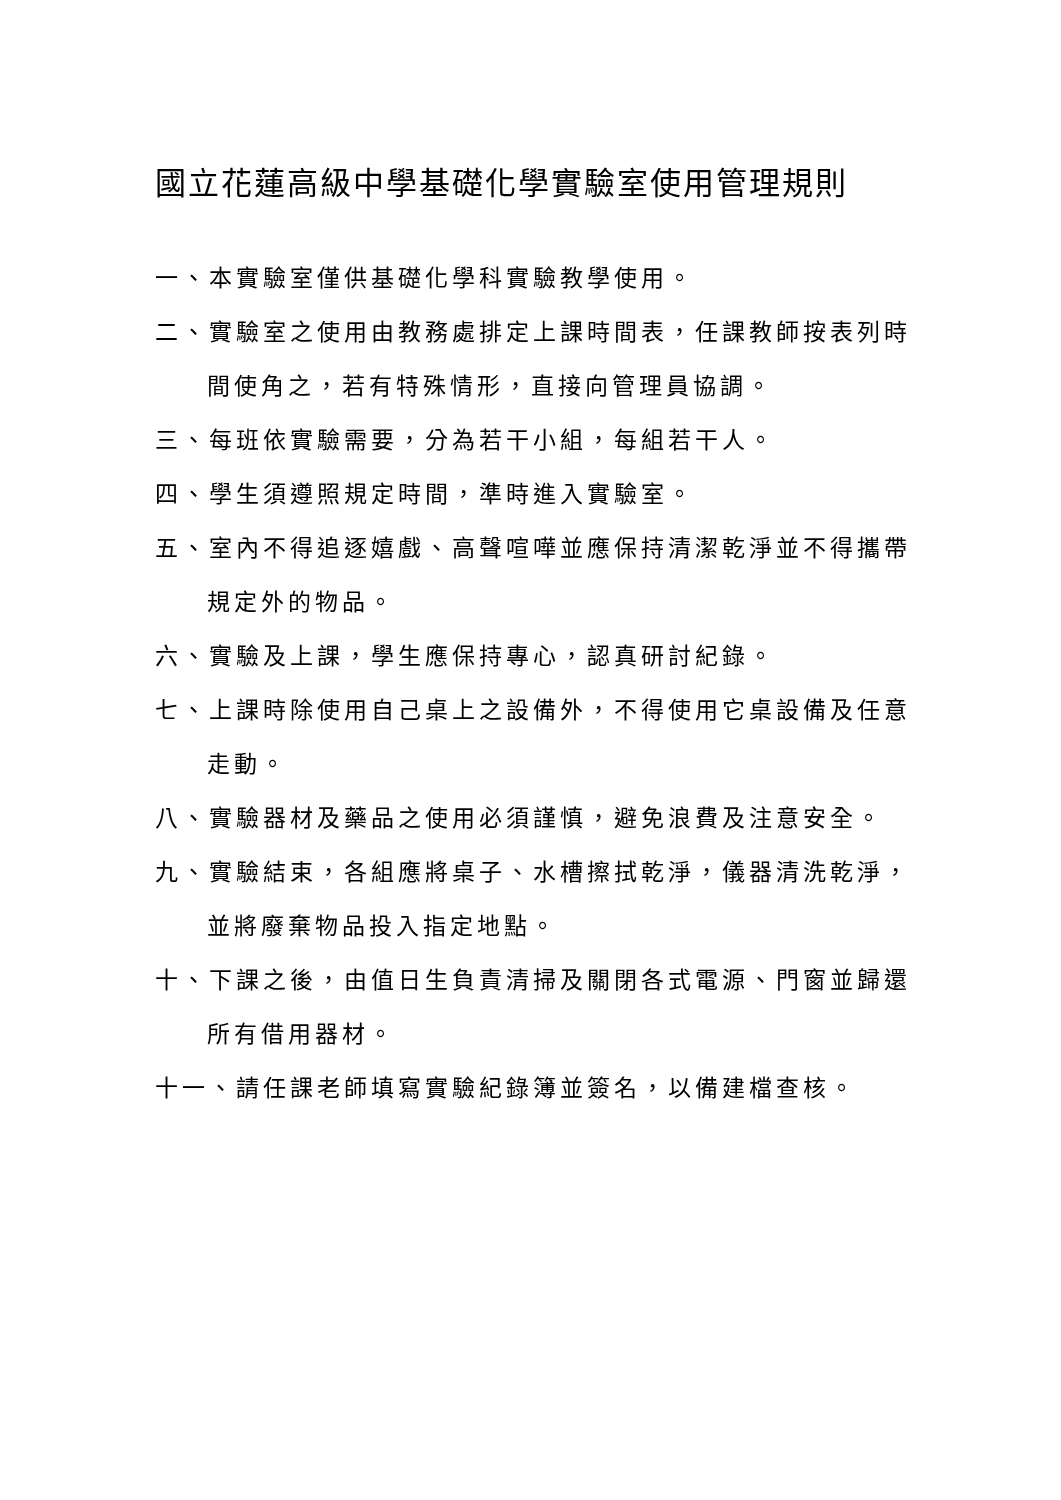國立花蓮高級中學基礎化學實驗室使用管理規則
一、本實驗室僅供基礎化學科實驗教學使用。
二、實驗室之使用由教務處排定上課時間表，任課教師按表列時間使角之，若有特殊情形，直接向管理員協調。
三、每班依實驗需要，分為若干小組，每組若干人。
四、學生須遵照規定時間，準時進入實驗室。
五、室內不得追逐嬉戲、高聲喧嘩並應保持清潔乾淨並不得攜帶規定外的物品。
六、實驗及上課，學生應保持專心，認真研討紀錄。
七、上課時除使用自己桌上之設備外，不得使用它桌設備及任意走動。
八、實驗器材及藥品之使用必須謹慎，避免浪費及注意安全。
九、實驗結束，各組應將桌子、水槽擦拭乾淨，儀器清洗乾淨，並將廢棄物品投入指定地點。
十、下課之後，由值日生負責清掃及關閉各式電源、門窗並歸還所有借用器材。
十一、請任課老師填寫實驗紀錄簿並簽名，以備建檔查核。